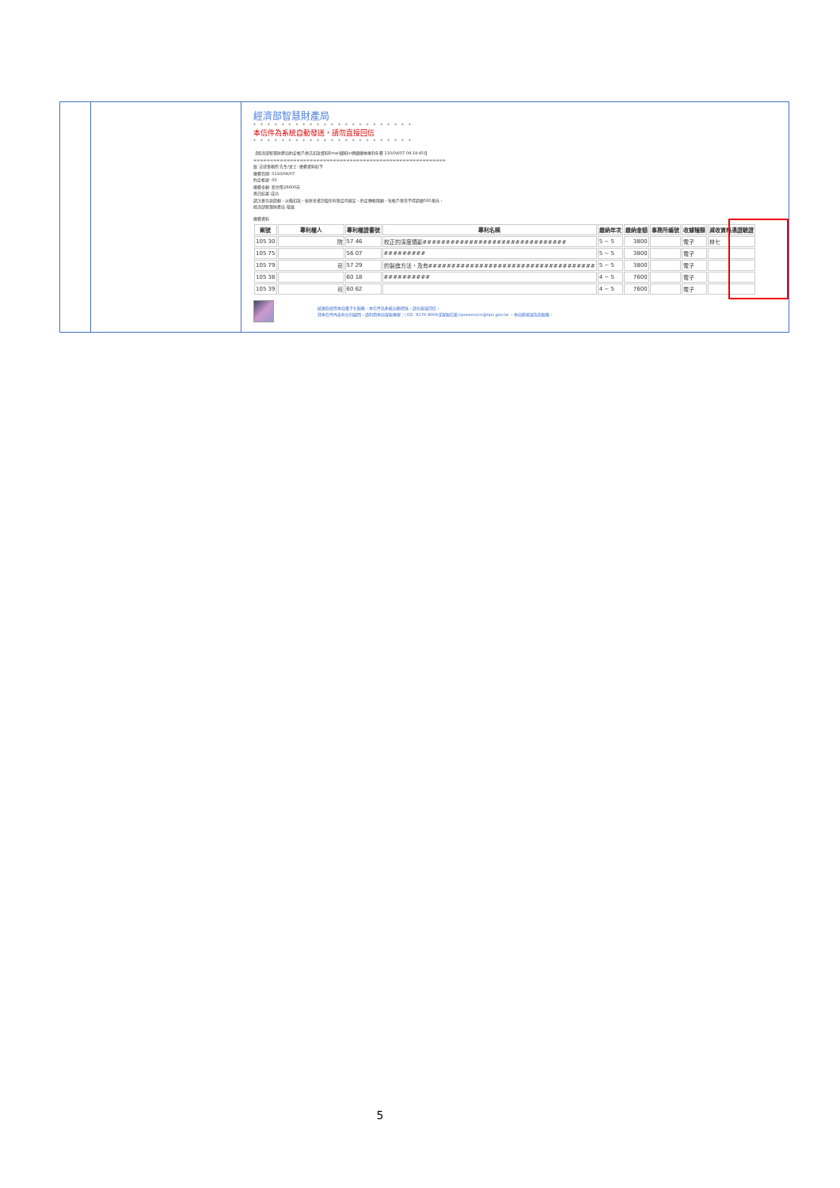經濟部智慧財產局
* * * * * * * * * * * * * * * * * * * * * * *
本信件為系統自動發送，請勿直接回信
* * * * * * * * * * * * * * * * * * * * * * *
【經濟部智慧財產局約定帳戶委託扣款資料Email通知(e網通繳納專利年費 110/04/07 09:19:45)】
==========================================================
致 法律事務所 先生/女士: 繳費資料如下
繳費日期: 0110/04/07
約定帳號: 00
繳費金額: 新台幣26600元
委託結果:成功
請注意存款餘額，以備扣款，依財金資訊股份有限公司規定，約定轉帳限額，每帳戶單日不得超過500萬元，
經濟部智慧財產局 敬啟
繳費資料
| 案號 | 專利權人 | 專利權證書號 | 專利名稱 | 繳納年次 | 繳納金額 | 事務所編號 | 收據種類 | 減收資格憑證驗證 |
| --- | --- | --- | --- | --- | --- | --- | --- | --- |
| 105 30 | 院 | 57 46 | 校正的深度攝影############################### | 5 ~ 5 | 3800 | | 電子 | 林七 |
| 105 75 | | 56 07 | ######### | 5 ~ 5 | 3800 | | 電子 | |
| 105 79 | 司 | 57 29 | 的製造方法，及有#################################### | 5 ~ 5 | 3800 | | 電子 | |
| 105 38 | | 60 18 | ########## | 4 ~ 5 | 7600 | | 電子 | |
| 105 39 | 司 | 60 62 | | 4 ~ 5 | 7600 | | 電子 | |
感謝您使用本局電子化服務，本信件為系統自動發送，請勿直接回信。
對本信件內容有任何疑問，請利用本局客服專線：（02）8176-9009或客服信箱 tipoeservice@tipo.gov.tw ，本局將竭誠為您服務。
5